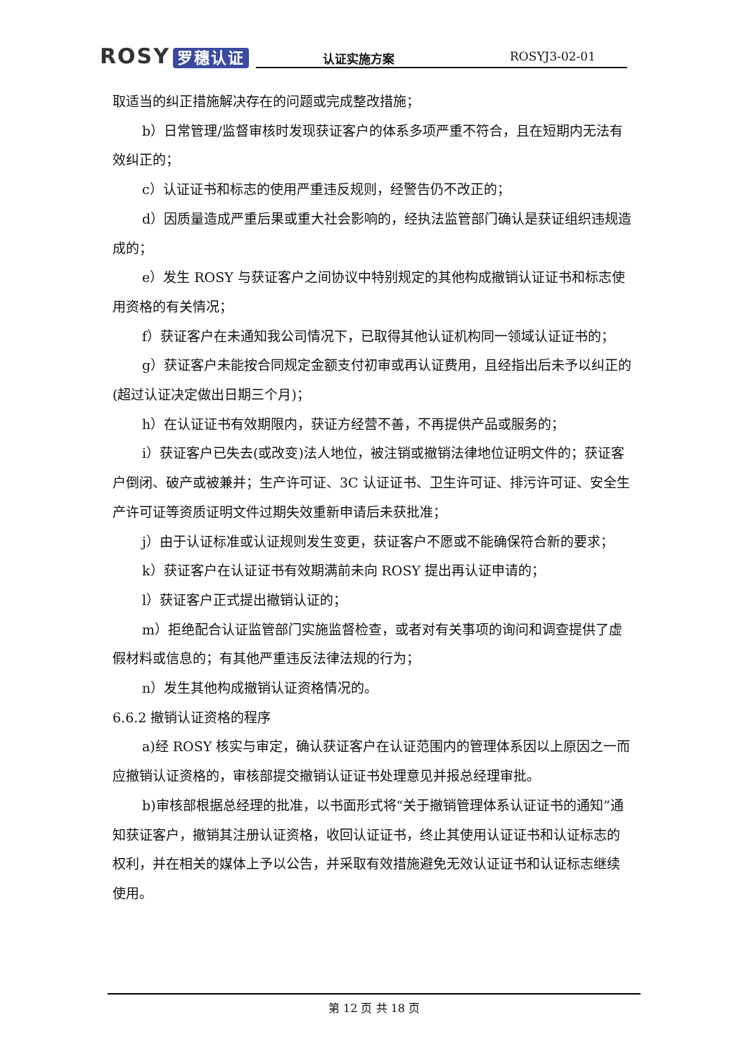ROSY 罗穗认证
认证实施方案 ROSYJ3-02-01
取适当的纠正措施解决存在的问题或完成整改措施；
b）日常管理/监督审核时发现获证客户的体系多项严重不符合，且在短期内无法有效纠正的；
c）认证证书和标志的使用严重违反规则，经警告仍不改正的；
d）因质量造成严重后果或重大社会影响的，经执法监管部门确认是获证组织违规造成的；
e）发生 ROSY 与获证客户之间协议中特别规定的其他构成撤销认证证书和标志使用资格的有关情况；
f）获证客户在未通知我公司情况下，已取得其他认证机构同一领域认证证书的；
g）获证客户未能按合同规定金额支付初审或再认证费用，且经指出后未予以纠正的(超过认证决定做出日期三个月)；
h）在认证证书有效期限内，获证方经营不善，不再提供产品或服务的；
i）获证客户已失去(或改变)法人地位，被注销或撤销法律地位证明文件的；获证客户倒闭、破产或被兼并；生产许可证、3C 认证证书、卫生许可证、排污许可证、安全生产许可证等资质证明文件过期失效重新申请后未获批准；
j）由于认证标准或认证规则发生变更，获证客户不愿或不能确保符合新的要求；
k）获证客户在认证证书有效期满前未向 ROSY 提出再认证申请的；
l）获证客户正式提出撤销认证的；
m）拒绝配合认证监管部门实施监督检查，或者对有关事项的询问和调查提供了虚假材料或信息的；有其他严重违反法律法规的行为；
n）发生其他构成撤销认证资格情况的。
6.6.2 撤销认证资格的程序
a)经 ROSY 核实与审定，确认获证客户在认证范围内的管理体系因以上原因之一而应撤销认证资格的，审核部提交撤销认证证书处理意见并报总经理审批。
b)审核部根据总经理的批准，以书面形式将“关于撤销管理体系认证证书的通知”通知获证客户，撤销其注册认证资格，收回认证证书，终止其使用认证证书和认证标志的权利，并在相关的媒体上予以公告，并采取有效措施避免无效认证证书和认证标志继续使用。
第 12 页 共 18 页